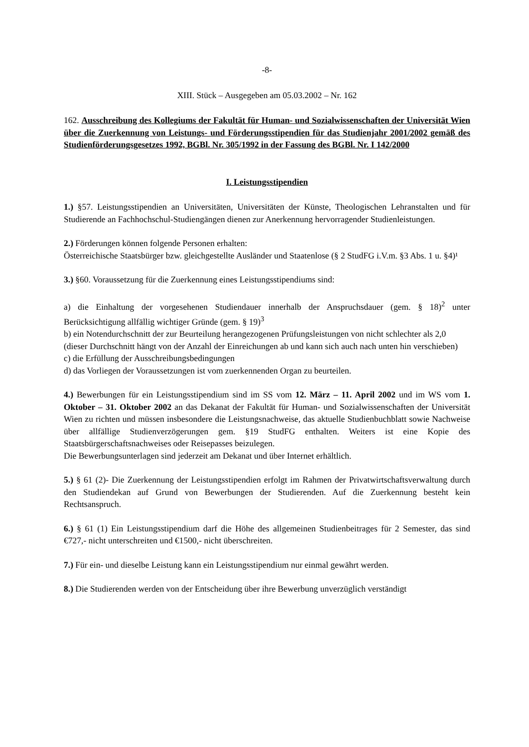-8-
XIII. Stück – Ausgegeben am 05.03.2002 – Nr. 162
162. Ausschreibung des Kollegiums der Fakultät für Human- und Sozialwissenschaften der Universität Wien über die Zuerkennung von Leistungs- und Förderungsstipendien für das Studienjahr 2001/2002 gemäß des Studienförderungsgesetzes 1992, BGBl. Nr. 305/1992 in der Fassung des BGBl. Nr. I 142/2000
I. Leistungsstipendien
1.) §57. Leistungsstipendien an Universitäten, Universitäten der Künste, Theologischen Lehranstalten und für Studierende an Fachhochschul-Studiengängen dienen zur Anerkennung hervorragender Studienleistungen.
2.) Förderungen können folgende Personen erhalten:
Österreichische Staatsbürger bzw. gleichgestellte Ausländer und Staatenlose (§ 2 StudFG i.V.m. §3 Abs. 1 u. §4)¹
3.) §60. Voraussetzung für die Zuerkennung eines Leistungsstipendiums sind:
a) die Einhaltung der vorgesehenen Studiendauer innerhalb der Anspruchsdauer (gem. § 18)<sup>2</sup> unter Berücksichtigung allfällig wichtiger Gründe (gem. § 19)<sup>3</sup>
b) ein Notendurchschnitt der zur Beurteilung herangezogenen Prüfungsleistungen von nicht schlechter als 2,0
(dieser Durchschnitt hängt von der Anzahl der Einreichungen ab und kann sich auch nach unten hin verschieben)
c) die Erfüllung der Ausschreibungsbedingungen
d) das Vorliegen der Voraussetzungen ist vom zuerkennenden Organ zu beurteilen.
4.) Bewerbungen für ein Leistungsstipendium sind im SS vom 12. März – 11. April 2002 und im WS vom 1. Oktober – 31. Oktober 2002 an das Dekanat der Fakultät für Human- und Sozialwissenschaften der Universität Wien zu richten und müssen insbesondere die Leistungsnachweise, das aktuelle Studienbuchblatt sowie Nachweise über allfällige Studienverzögerungen gem. §19 StudFG enthalten. Weiters ist eine Kopie des Staatsbürgerschaftsnachweises oder Reisepasses beizulegen.
Die Bewerbungsunterlagen sind jederzeit am Dekanat und über Internet erhältlich.
5.) § 61 (2)- Die Zuerkennung der Leistungsstipendien erfolgt im Rahmen der Privatwirtschaftsverwaltung durch den Studiendekan auf Grund von Bewerbungen der Studierenden. Auf die Zuerkennung besteht kein Rechtsanspruch.
6.) § 61 (1) Ein Leistungsstipendium darf die Höhe des allgemeinen Studienbeitrages für 2 Semester, das sind €727,- nicht unterschreiten und €1500,- nicht überschreiten.
7.) Für ein- und dieselbe Leistung kann ein Leistungsstipendium nur einmal gewährt werden.
8.) Die Studierenden werden von der Entscheidung über ihre Bewerbung unverzüglich verständigt